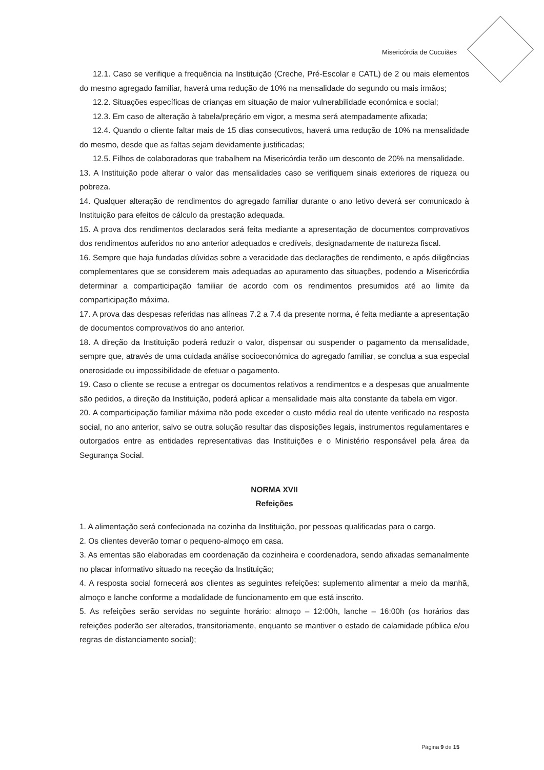Misericórdia de Cucuiães
12.1. Caso se verifique a frequência na Instituição (Creche, Pré-Escolar e CATL) de 2 ou mais elementos do mesmo agregado familiar, haverá uma redução de 10% na mensalidade do segundo ou mais irmãos;
12.2. Situações específicas de crianças em situação de maior vulnerabilidade económica e social;
12.3. Em caso de alteração à tabela/preçário em vigor, a mesma será atempadamente afixada;
12.4. Quando o cliente faltar mais de 15 dias consecutivos, haverá uma redução de 10% na mensalidade do mesmo, desde que as faltas sejam devidamente justificadas;
12.5. Filhos de colaboradoras que trabalhem na Misericórdia terão um desconto de 20% na mensalidade.
13. A Instituição pode alterar o valor das mensalidades caso se verifiquem sinais exteriores de riqueza ou pobreza.
14. Qualquer alteração de rendimentos do agregado familiar durante o ano letivo deverá ser comunicado à Instituição para efeitos de cálculo da prestação adequada.
15. A prova dos rendimentos declarados será feita mediante a apresentação de documentos comprovativos dos rendimentos auferidos no ano anterior adequados e credíveis, designadamente de natureza fiscal.
16. Sempre que haja fundadas dúvidas sobre a veracidade das declarações de rendimento, e após diligências complementares que se considerem mais adequadas ao apuramento das situações, podendo a Misericórdia determinar a comparticipação familiar de acordo com os rendimentos presumidos até ao limite da comparticipação máxima.
17. A prova das despesas referidas nas alíneas 7.2 a 7.4 da presente norma, é feita mediante a apresentação de documentos comprovativos do ano anterior.
18. A direção da Instituição poderá reduzir o valor, dispensar ou suspender o pagamento da mensalidade, sempre que, através de uma cuidada análise socioeconómica do agregado familiar, se conclua a sua especial onerosidade ou impossibilidade de efetuar o pagamento.
19. Caso o cliente se recuse a entregar os documentos relativos a rendimentos e a despesas que anualmente são pedidos, a direção da Instituição, poderá aplicar a mensalidade mais alta constante da tabela em vigor.
20. A comparticipação familiar máxima não pode exceder o custo média real do utente verificado na resposta social, no ano anterior, salvo se outra solução resultar das disposições legais, instrumentos regulamentares e outorgados entre as entidades representativas das Instituições e o Ministério responsável pela área da Segurança Social.
NORMA XVII
Refeições
1. A alimentação será confecionada na cozinha da Instituição, por pessoas qualificadas para o cargo.
2. Os clientes deverão tomar o pequeno-almoço em casa.
3. As ementas são elaboradas em coordenação da cozinheira e coordenadora, sendo afixadas semanalmente no placar informativo situado na receção da Instituição;
4. A resposta social fornecerá aos clientes as seguintes refeições: suplemento alimentar a meio da manhã, almoço e lanche conforme a modalidade de funcionamento em que está inscrito.
5. As refeições serão servidas no seguinte horário: almoço – 12:00h, lanche – 16:00h (os horários das refeições poderão ser alterados, transitoriamente, enquanto se mantiver o estado de calamidade pública e/ou regras de distanciamento social);
Página 9 de 15